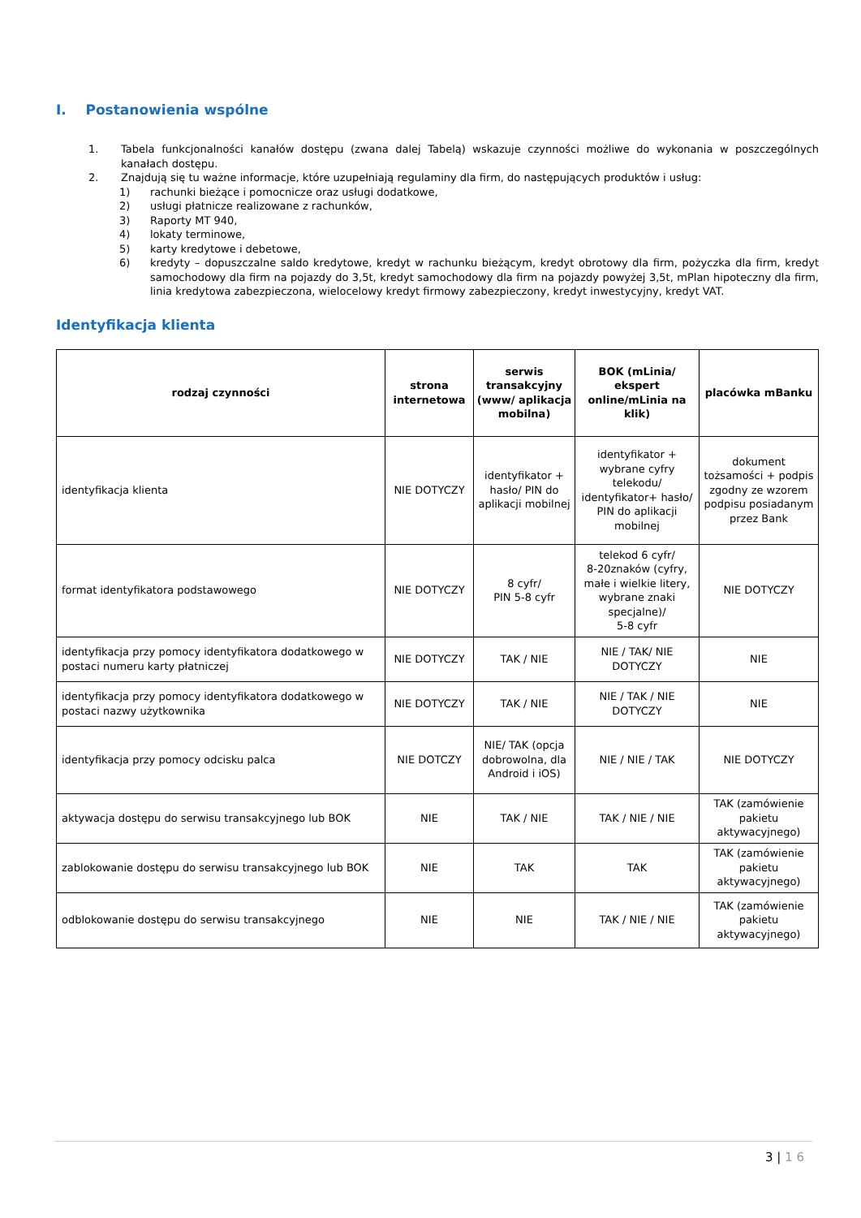I. Postanowienia wspólne
1. Tabela funkcjonalności kanałów dostępu (zwana dalej Tabelą) wskazuje czynności możliwe do wykonania w poszczególnych kanałach dostępu.
2. Znajdują się tu ważne informacje, które uzupełniają regulaminy dla firm, do następujących produktów i usług:
1) rachunki bieżące i pomocnicze oraz usługi dodatkowe,
2) usługi płatnicze realizowane z rachunków,
3) Raporty MT 940,
4) lokaty terminowe,
5) karty kredytowe i debetowe,
6) kredyty – dopuszczalne saldo kredytowe, kredyt w rachunku bieżącym, kredyt obrotowy dla firm, pożyczka dla firm, kredyt samochodowy dla firm na pojazdy do 3,5t, kredyt samochodowy dla firm na pojazdy powyżej 3,5t, mPlan hipoteczny dla firm, linia kredytowa zabezpieczona, wielocelowy kredyt firmowy zabezpieczony, kredyt inwestycyjny, kredyt VAT.
Identyfikacja klienta
| rodzaj czynności | strona internetowa | serwis transakcyjny (www/ aplikacja mobilna) | BOK (mLinia/ ekspert online/mLinia na klik) | placówka mBanku |
| --- | --- | --- | --- | --- |
| identyfikacja klienta | NIE DOTYCZY | identyfikator + hasło/ PIN do aplikacji mobilnej | identyfikator + wybrane cyfry telekodu/ identyfikator+ hasło/ PIN do aplikacji mobilnej | dokument tożsamości + podpis zgodny ze wzorem podpisu posiadanym przez Bank |
| format identyfikatora podstawowego | NIE DOTYCZY | 8 cyfr/ PIN 5-8 cyfr | telekod 6 cyfr/ 8-20znaków (cyfry, małe i wielkie litery, wybrane znaki specjalne)/ 5-8 cyfr | NIE DOTYCZY |
| identyfikacja przy pomocy identyfikatora dodatkowego w postaci numeru karty płatniczej | NIE DOTYCZY | TAK / NIE | NIE / TAK/ NIE DOTYCZY | NIE |
| identyfikacja przy pomocy identyfikatora dodatkowego w postaci nazwy użytkownika | NIE DOTYCZY | TAK / NIE | NIE / TAK / NIE DOTYCZY | NIE |
| identyfikacja przy pomocy odcisku palca | NIE DOTCZY | NIE/ TAK (opcja dobrowolna, dla Android i iOS) | NIE / NIE / TAK | NIE DOTYCZY |
| aktywacja dostępu do serwisu transakcyjnego lub BOK | NIE | TAK / NIE | TAK / NIE / NIE | TAK (zamówienie pakietu aktywacyjnego) |
| zablokowanie dostępu do serwisu transakcyjnego lub BOK | NIE | TAK | TAK | TAK (zamówienie pakietu aktywacyjnego) |
| odblokowanie dostępu do serwisu transakcyjnego | NIE | NIE | TAK / NIE / NIE | TAK (zamówienie pakietu aktywacyjnego) |
3 | 1 6